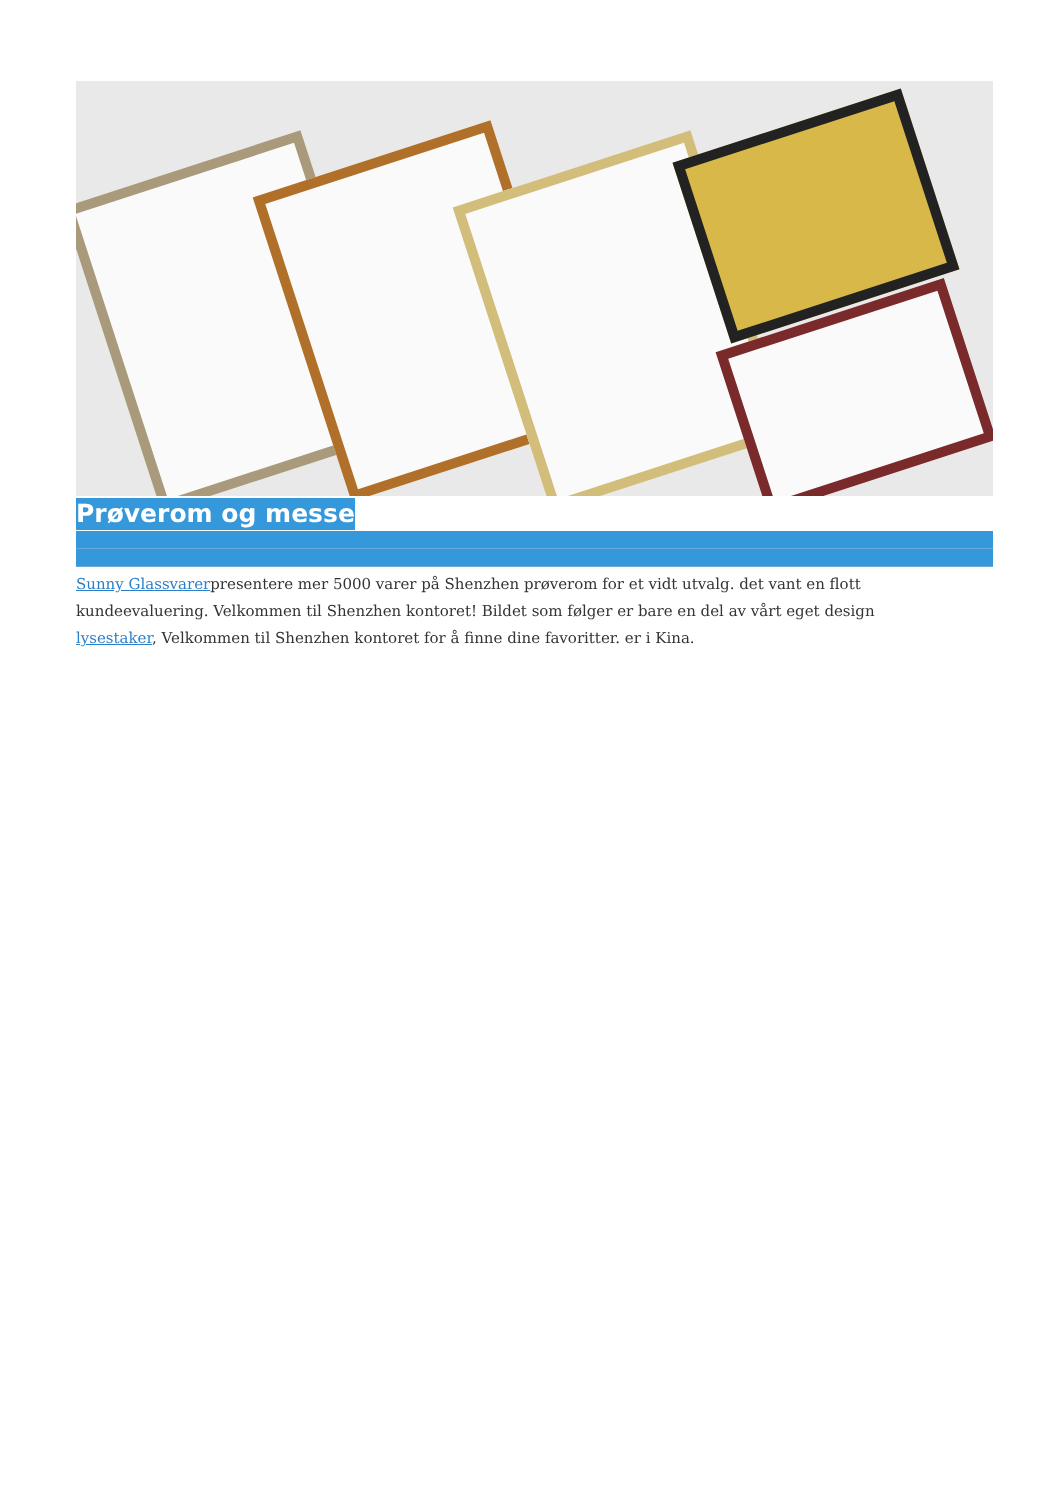Prøverom og messe
Sunny Glassvarerpresentere mer 5000 varer på Shenzhen prøverom for et vidt utvalg. det vant en flott kundeevaluering. Velkommen til Shenzhen kontoret! Bildet som følger er bare en del av vårt eget design lysestaker, Velkommen til Shenzhen kontoret for å finne dine favoritter. er i Kina.